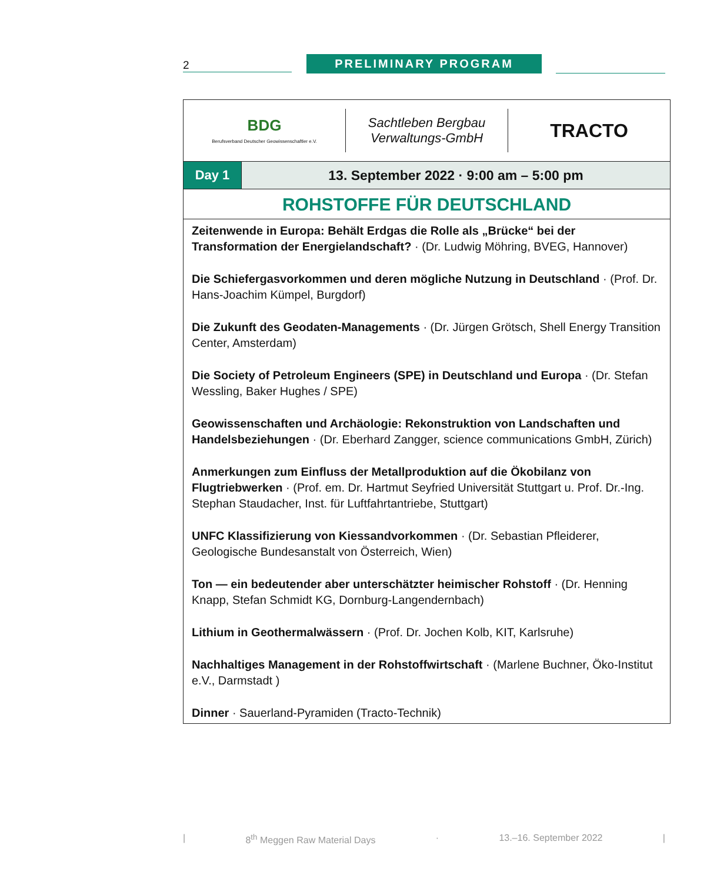2
PRELIMINARY PROGRAM
BDG
Berufsverband Deutscher Geowissenschaftler e.V.
Sachtleben Bergbau
Verwaltungs-GmbH
TRACTO
Day 1 13. September 2022 · 9:00 am – 5:00 pm
ROHSTOFFE FÜR DEUTSCHLAND
Zeitenwende in Europa: Behält Erdgas die Rolle als „Brücke“ bei der Transformation der Energielandschaft? · (Dr. Ludwig Möhring, BVEG, Hannover)
Die Schiefergasvorkommen und deren mögliche Nutzung in Deutschland · (Prof. Dr. Hans-Joachim Kümpel, Burgdorf)
Die Zukunft des Geodaten-Managements · (Dr. Jürgen Grötsch, Shell Energy Transition Center, Amsterdam)
Die Society of Petroleum Engineers (SPE) in Deutschland und Europa · (Dr. Stefan Wessling, Baker Hughes / SPE)
Geowissenschaften und Archäologie: Rekonstruktion von Landschaften und Handelsbeziehungen · (Dr. Eberhard Zangger, science communications GmbH, Zürich)
Anmerkungen zum Einfluss der Metallproduktion auf die Ökobilanz von Flugtriebwerken · (Prof. em. Dr. Hartmut Seyfried Universität Stuttgart u. Prof. Dr.-Ing. Stephan Staudacher, Inst. für Luftfahrtantriebe, Stuttgart)
UNFC Klassifizierung von Kiessandvorkommen · (Dr. Sebastian Pfleiderer, Geologische Bundesanstalt von Österreich, Wien)
Ton — ein bedeutender aber unterschätzter heimischer Rohstoff · (Dr. Henning Knapp, Stefan Schmidt KG, Dornburg-Langendernbach)
Lithium in Geothermalwässern · (Prof. Dr. Jochen Kolb, KIT, Karlsruhe)
Nachhaltiges Management in der Rohstoffwirtschaft · (Marlene Buchner, Öko-Institut e.V., Darmstadt )
Dinner · Sauerland-Pyramiden (Tracto-Technik)
| 8<sup>th</sup> Meggen Raw Material Days · 13.–16. September 2022 |